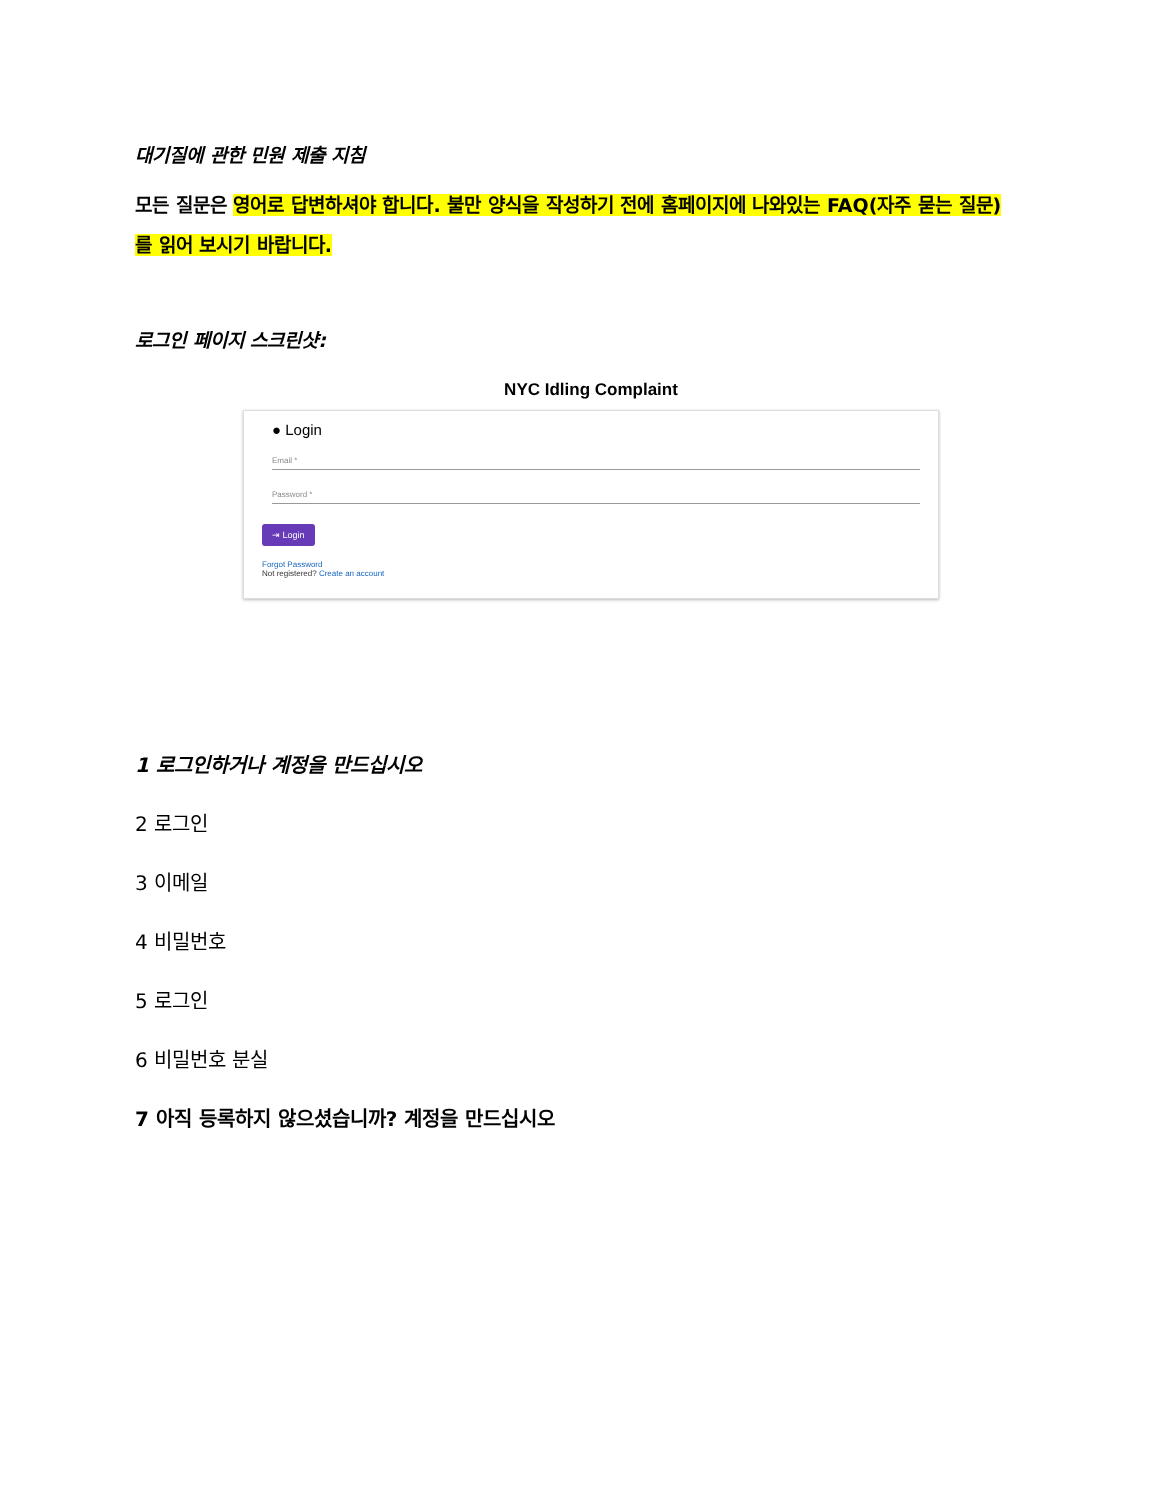대기질에 관한 민원 제출 지침
모든 질문은 영어로 답변하셔야 합니다. 불만 양식을 작성하기 전에 홈페이지에 나와있는 FAQ(자주 묻는 질문)를 읽어 보시기 바랍니다.
로그인 페이지 스크린샷:
NYC Idling Complaint
● Login
Email *
Password *
⇥ Login
Forgot Password
Not registered? Create an account
1 로그인하거나 계정을 만드십시오
2 로그인
3 이메일
4 비밀번호
5 로그인
6 비밀번호 분실
7 아직 등록하지 않으셨습니까? 계정을 만드십시오